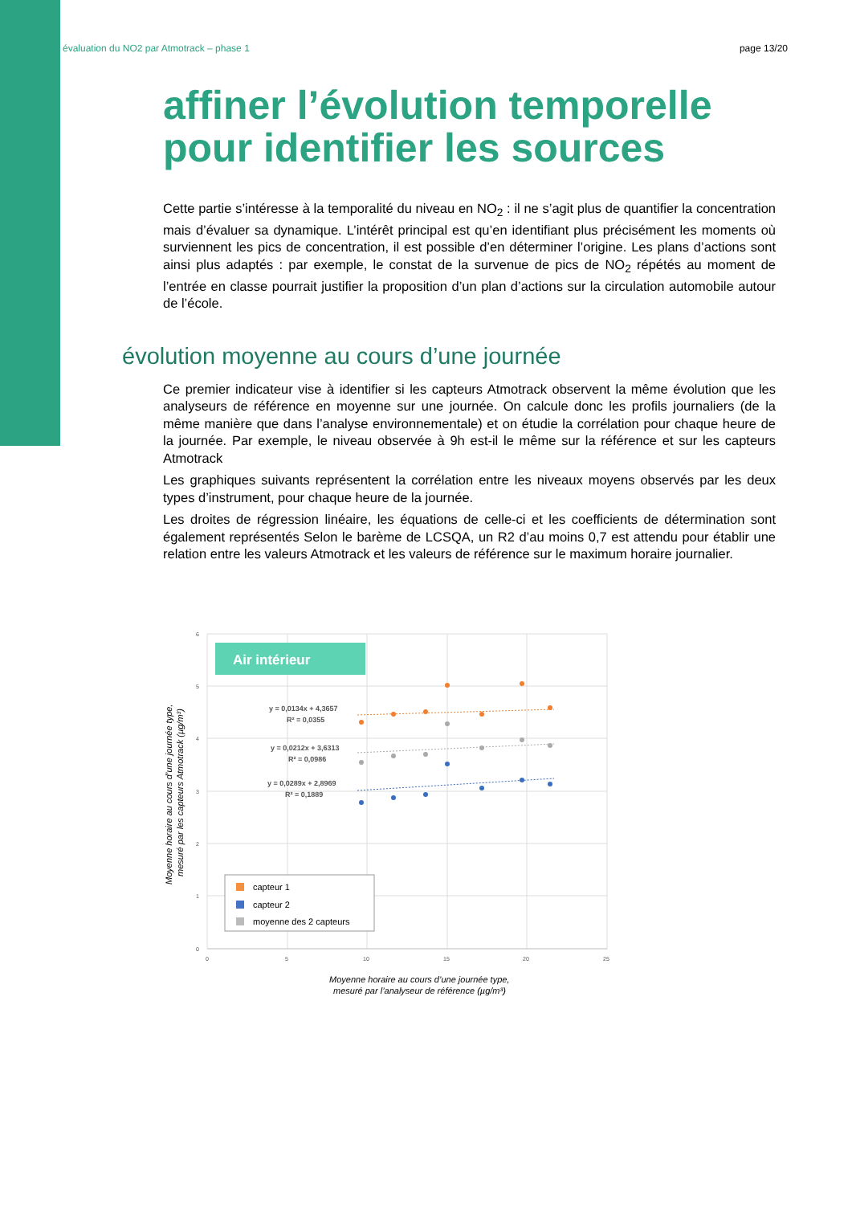évaluation du NO2 par Atmotrack – phase 1 page 13/20
affiner l’évolution temporelle pour identifier les sources
Cette partie s’intéresse à la temporalité du niveau en NO<sub>2</sub> : il ne s’agit plus de quantifier la concentration mais d’évaluer sa dynamique. L’intérêt principal est qu’en identifiant plus précisément les moments où surviennent les pics de concentration, il est possible d’en déterminer l’origine. Les plans d’actions sont ainsi plus adaptés : par exemple, le constat de la survenue de pics de NO<sub>2</sub> répétés au moment de l’entrée en classe pourrait justifier la proposition d’un plan d’actions sur la circulation automobile autour de l’école.
évolution moyenne au cours d’une journée
Ce premier indicateur vise à identifier si les capteurs Atmotrack observent la même évolution que les analyseurs de référence en moyenne sur une journée. On calcule donc les profils journaliers (de la même manière que dans l’analyse environnementale) et on étudie la corrélation pour chaque heure de la journée. Par exemple, le niveau observée à 9h est-il le même sur la référence et sur les capteurs Atmotrack
Les graphiques suivants représentent la corrélation entre les niveaux moyens observés par les deux types d’instrument, pour chaque heure de la journée.
Les droites de régression linéaire, les équations de celle-ci et les coefficients de détermination sont également représentés Selon le barème de LCSQA, un R2 d’au moins 0,7 est attendu pour établir une relation entre les valeurs Atmotrack et les valeurs de référence sur le maximum horaire journalier.
6
5
4
3
2
1
0
0
5
10
15
20
25
Air intérieur
y = 0,0134x + 4,3657
R² = 0,0355
y = 0,0212x + 3,6313
R² = 0,0986
y = 0,0289x + 2,8969
R² = 0,1889
capteur 1
capteur 2
moyenne des 2 capteurs
Moyenne horaire au cours d’une journée type,
mesuré par l’analyseur de référence (µg/m³)
Moyenne horaire au cours d’une journée type,
mesuré par les capteurs Atmotrack (µg/m³)